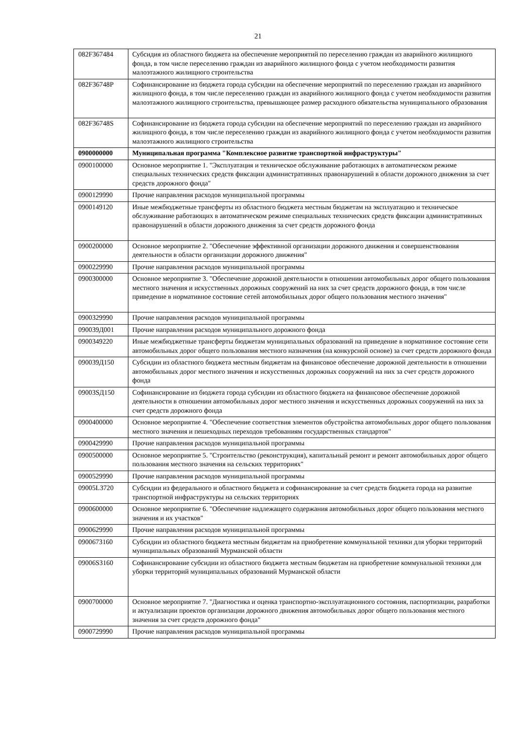21
| 082F367484 | Субсидия из областного бюджета на обеспечение мероприятий по переселению граждан из аварийного жилищного фонда, в том числе переселению граждан из аварийного жилищного фонда с учетом необходимости развития малоэтажного жилищного строительства |
| 082F36748P | Софинансирование из бюджета города субсидии на обеспечение мероприятий по переселению граждан из аварийного жилищного фонда, в том числе переселению граждан из аварийного жилищного фонда с учетом необходимости развития малоэтажного жилищного строительства, превышающее размер расходного обязательства муниципального образования |
| 082F36748S | Софинансирование из бюджета города субсидии на обеспечение мероприятий по переселению граждан из аварийного жилищного фонда, в том числе переселению граждан из аварийного жилищного фонда с учетом необходимости развития малоэтажного жилищного строительства |
| 0900000000 | Муниципальная программа "Комплексное развитие транспортной инфраструктуры" |
| 0900100000 | Основное мероприятие 1. "Эксплуатация и техническое обслуживание работающих в автоматическом режиме специальных технических средств фиксации административных правонарушений в области дорожного движения за счет средств дорожного фонда" |
| 0900129990 | Прочие направления расходов муниципальной программы |
| 0900149120 | Иные межбюджетные трансферты из областного бюджета местным бюджетам на эксплуатацию и техническое обслуживание работающих в автоматическом режиме специальных технических средств фиксации административных правонарушений в области дорожного движения за счет средств дорожного фонда |
| 0900200000 | Основное мероприятие 2. "Обеспечение эффективной организации дорожного движения и совершенствования деятельности в области организации дорожного движения" |
| 0900229990 | Прочие направления расходов муниципальной программы |
| 0900300000 | Основное мероприятие 3. "Обеспечение дорожной деятельности в отношении автомобильных дорог общего пользования местного значения и искусственных дорожных сооружений на них за счет средств дорожного фонда, в том числе приведение в нормативное состояние сетей автомобильных дорог общего пользования местного значения" |
| 0900329990 | Прочие направления расходов муниципальной программы |
| 090039Д001 | Прочие направления расходов муниципального дорожного фонда |
| 0900349220 | Иные межбюджетные трансферты бюджетам муниципальных образований на приведение в нормативное состояние сети автомобильных дорог общего пользования местного назначения (на конкурсной основе) за счет средств дорожного фонда |
| 090039Д150 | Субсидии из областного бюджета местным бюджетам на финансовое обеспечение дорожной деятельности в отношении автомобильных дорог местного значения и искусственных дорожных сооружений на них за счет средств дорожного фонда |
| 09003SД150 | Софинансирование из бюджета города субсидии из областного бюджета на финансовое обеспечение дорожной деятельности в отношении автомобильных дорог местного значения и искусственных дорожных сооружений на них за счет средств дорожного фонда |
| 0900400000 | Основное мероприятие 4. "Обеспечение соответствия элементов обустройства автомобильных дорог общего пользования местного значения и пешеходных переходов требованиям государственных стандартов" |
| 0900429990 | Прочие направления расходов муниципальной программы |
| 0900500000 | Основное мероприятие 5. "Строительство (реконструкция), капитальный ремонт и ремонт автомобильных дорог общего пользования местного значения на сельских территориях" |
| 0900529990 | Прочие направления расходов муниципальной программы |
| 09005L3720 | Субсидии из федерального и областного бюджета и софинансирование за счет средств бюджета города на развитие транспортной инфраструктуры на сельских территориях |
| 0900600000 | Основное мероприятие 6. "Обеспечение надлежащего содержания автомобильных дорог общего пользования местного значения и их участков" |
| 0900629990 | Прочие направления расходов муниципальной программы |
| 0900673160 | Субсидии из областного бюджета местным бюджетам на приобретение коммунальной техники для уборки территорий муниципальных образований Мурманской области |
| 09006S3160 | Софинансирование субсидии из областного бюджета местным бюджетам на приобретение коммунальной техники для уборки территорий муниципальных образований Мурманской области |
| 0900700000 | Основное мероприятие 7. "Диагностика и оценка транспортно-эксплуатационного состояния, паспортизации, разработки и актуализации проектов организации дорожного движения автомобильных дорог общего пользования местного значения за счет средств дорожного фонда" |
| 0900729990 | Прочие направления расходов муниципальной программы |